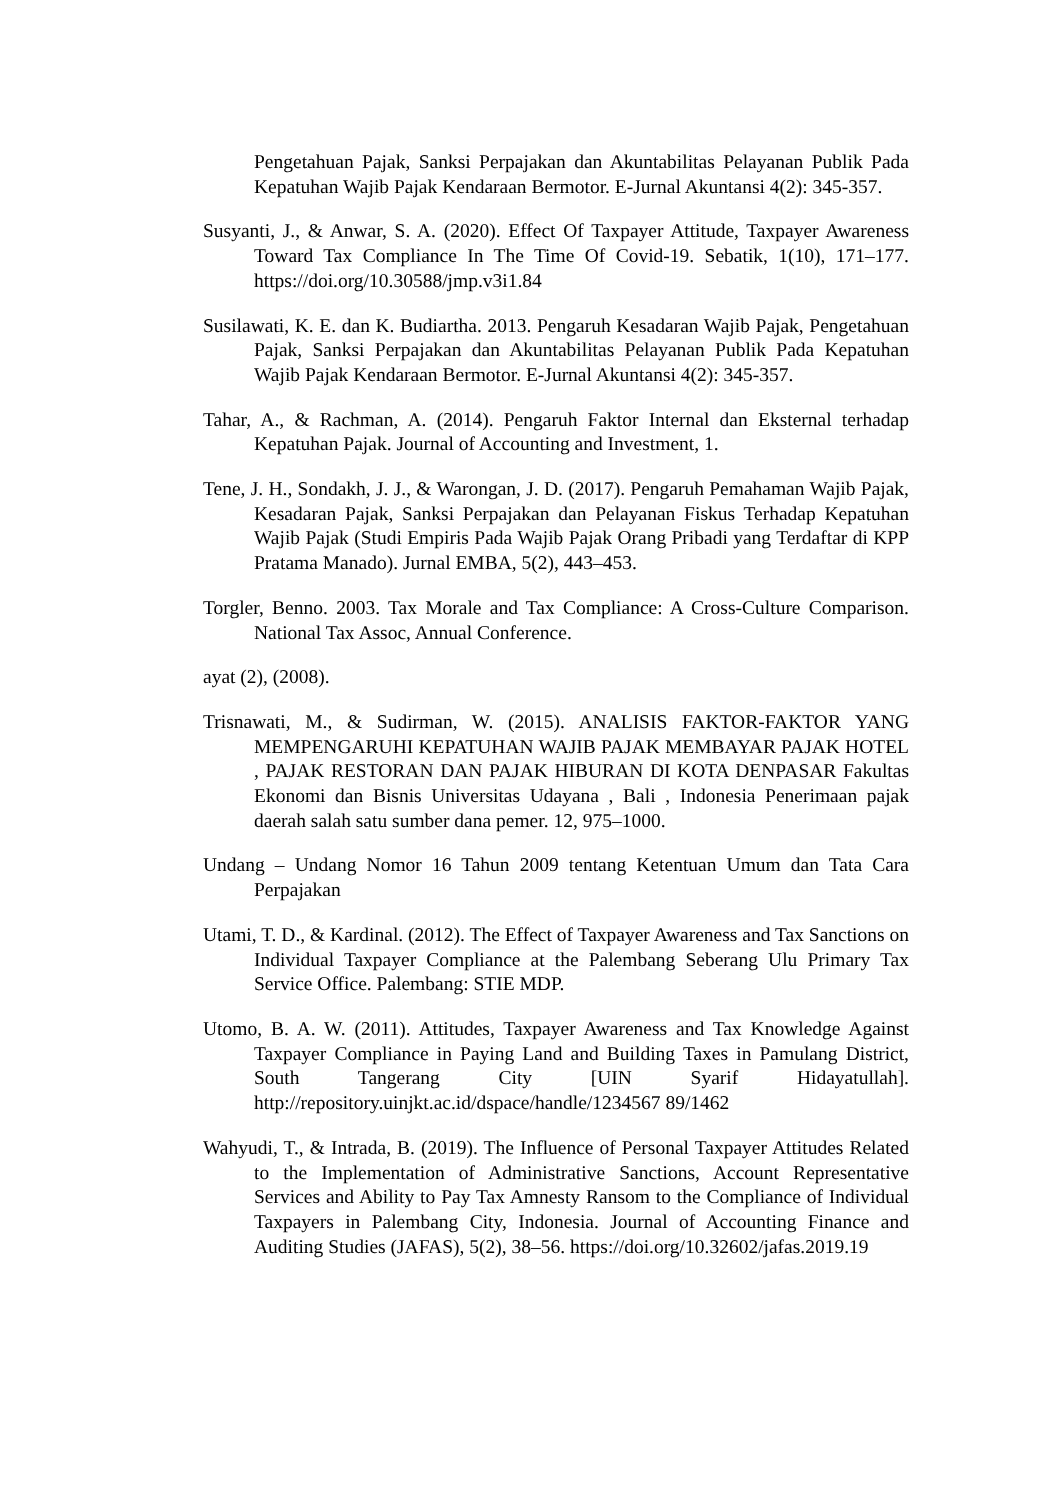Pengetahuan Pajak, Sanksi Perpajakan dan Akuntabilitas Pelayanan Publik Pada Kepatuhan Wajib Pajak Kendaraan Bermotor. E-Jurnal Akuntansi 4(2): 345-357.
Susyanti, J., & Anwar, S. A. (2020). Effect Of Taxpayer Attitude, Taxpayer Awareness Toward Tax Compliance In The Time Of Covid-19. Sebatik, 1(10), 171–177. https://doi.org/10.30588/jmp.v3i1.84
Susilawati, K. E. dan K. Budiartha. 2013. Pengaruh Kesadaran Wajib Pajak, Pengetahuan Pajak, Sanksi Perpajakan dan Akuntabilitas Pelayanan Publik Pada Kepatuhan Wajib Pajak Kendaraan Bermotor. E-Jurnal Akuntansi 4(2): 345-357.
Tahar, A., & Rachman, A. (2014). Pengaruh Faktor Internal dan Eksternal terhadap Kepatuhan Pajak. Journal of Accounting and Investment, 1.
Tene, J. H., Sondakh, J. J., & Warongan, J. D. (2017). Pengaruh Pemahaman Wajib Pajak, Kesadaran Pajak, Sanksi Perpajakan dan Pelayanan Fiskus Terhadap Kepatuhan Wajib Pajak (Studi Empiris Pada Wajib Pajak Orang Pribadi yang Terdaftar di KPP Pratama Manado). Jurnal EMBA, 5(2), 443–453.
Torgler, Benno. 2003. Tax Morale and Tax Compliance: A Cross-Culture Comparison. National Tax Assoc, Annual Conference.
ayat (2), (2008).
Trisnawati, M., & Sudirman, W. (2015). ANALISIS FAKTOR-FAKTOR YANG MEMPENGARUHI KEPATUHAN WAJIB PAJAK MEMBAYAR PAJAK HOTEL , PAJAK RESTORAN DAN PAJAK HIBURAN DI KOTA DENPASAR Fakultas Ekonomi dan Bisnis Universitas Udayana , Bali , Indonesia Penerimaan pajak daerah salah satu sumber dana pemer. 12, 975–1000.
Undang – Undang Nomor 16 Tahun 2009 tentang Ketentuan Umum dan Tata Cara Perpajakan
Utami, T. D., & Kardinal. (2012). The Effect of Taxpayer Awareness and Tax Sanctions on Individual Taxpayer Compliance at the Palembang Seberang Ulu Primary Tax Service Office. Palembang: STIE MDP.
Utomo, B. A. W. (2011). Attitudes, Taxpayer Awareness and Tax Knowledge Against Taxpayer Compliance in Paying Land and Building Taxes in Pamulang District, South Tangerang City [UIN Syarif Hidayatullah]. http://repository.uinjkt.ac.id/dspace/handle/1234567 89/1462
Wahyudi, T., & Intrada, B. (2019). The Influence of Personal Taxpayer Attitudes Related to the Implementation of Administrative Sanctions, Account Representative Services and Ability to Pay Tax Amnesty Ransom to the Compliance of Individual Taxpayers in Palembang City, Indonesia. Journal of Accounting Finance and Auditing Studies (JAFAS), 5(2), 38–56. https://doi.org/10.32602/jafas.2019.19